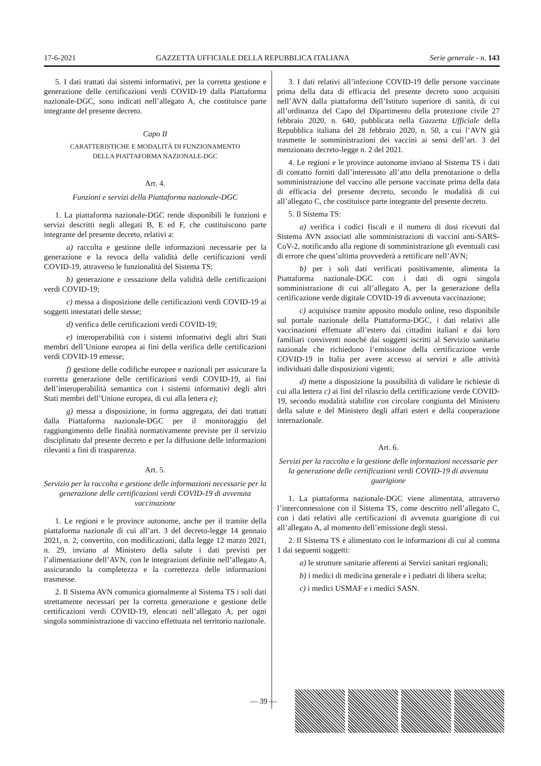17-6-2021 GAZZETTA UFFICIALE DELLA REPUBBLICA ITALIANA Serie generale - n. 143
5. I dati trattati dai sistemi informativi, per la corretta gestione e generazione delle certificazioni verdi COVID-19 dalla Piattaforma nazionale-DGC, sono indicati nell’allegato A, che costituisce parte integrante del presente decreto.
Capo II
CARATTERISTICHE E MODALITÀ DI FUNZIONAMENTO
DELLA PIATTAFORMA NAZIONALE-DGC
Art. 4.
Funzioni e servizi della Piattaforma nazionale-DGC
1. La piattaforma nazionale-DGC rende disponibili le funzioni e servizi descritti negli allegati B, E ed F, che costituiscono parte integrante del presente decreto, relativi a:
a) raccolta e gestione delle informazioni necessarie per la generazione e la revoca della validità delle certificazioni verdi COVID-19, attraverso le funzionalità del Sistema TS;
b) generazione e cessazione della validità delle certificazioni verdi COVID-19;
c) messa a disposizione delle certificazioni verdi COVID-19 ai soggetti intestatari delle stesse;
d) verifica delle certificazioni verdi COVID-19;
e) interoperabilità con i sistemi informativi degli altri Stati membri dell’Unione europea ai fini della verifica delle certificazioni verdi COVID-19 emesse;
f) gestione delle codifiche europee e nazionali per assicurare la corretta generazione delle certificazioni verdi COVID-19, ai fini dell’interoperabilità semantica con i sistemi informativi degli altri Stati membri dell’Unione europea, di cui alla lettera e);
g) messa a disposizione, in forma aggregata, dei dati trattati dalla Piattaforma nazionale-DGC per il monitoraggio del raggiungimento delle finalità normativamente previste per il servizio disciplinato dal presente decreto e per la diffusione delle informazioni rilevanti a fini di trasparenza.
Art. 5.
Servizio per la raccolta e gestione delle informazioni necessarie per la generazione delle certificazioni verdi COVID-19 di avvenuta vaccinazione
1. Le regioni e le province autonome, anche per il tramite della piattaforma nazionale di cui all’art. 3 del decreto-legge 14 gennaio 2021, n. 2, convertito, con modificazioni, dalla legge 12 marzo 2021, n. 29, inviano al Ministero della salute i dati previsti per l’alimentazione dell’AVN, con le integrazioni definite nell’allegato A, assicurando la completezza e la correttezza delle informazioni trasmesse.
2. Il Sistema AVN comunica giornalmente al Sistema TS i soli dati strettamente necessari per la corretta generazione e gestione delle certificazioni verdi COVID-19, elencati nell’allegato A, per ogni singola somministrazione di vaccino effettuata nel territorio nazionale.
3. I dati relativi all’infezione COVID-19 delle persone vaccinate prima della data di efficacia del presente decreto sono acquisiti nell’AVN dalla piattaforma dell’Istituto superiore di sanità, di cui all’ordinanza del Capo del Dipartimento della protezione civile 27 febbraio 2020, n. 640, pubblicata nella Gazzetta Ufficiale della Repubblica italiana del 28 febbraio 2020, n. 50, a cui l’AVN già trasmette le somministrazioni dei vaccini ai sensi dell’art. 3 del menzionato decreto-legge n. 2 del 2021.
4. Le regioni e le province autonome inviano al Sistema TS i dati di contatto forniti dall’interessato all’atto della prenotazione o della somministrazione del vaccino alle persone vaccinate prima della data di efficacia del presente decreto, secondo le modalità di cui all’allegato C, che costituisce parte integrante del presente decreto.
5. Il Sistema TS:
a) verifica i codici fiscali e il numero di dosi ricevuti dal Sistema AVN associati alle somministrazioni di vaccini anti-SARS-CoV-2, notificando alla regione di somministrazione gli eventuali casi di errore che quest’ultima provvederà a rettificare nell’AVN;
b) per i soli dati verificati positivamente, alimenta la Piattaforma nazionale-DGC con i dati di ogni singola somministrazione di cui all’allegato A, per la generazione della certificazione verde digitale COVID-19 di avvenuta vaccinazione;
c) acquisisce tramite apposito modulo online, reso disponibile sul portale nazionale della Piattaforma-DGC, i dati relativi alle vaccinazioni effettuate all’estero dai cittadini italiani e dai loro familiari conviventi nonché dai soggetti iscritti al Servizio sanitario nazionale che richiedono l’emissione della certificazione verde COVID-19 in Italia per avere accesso ai servizi e alle attività individuati dalle disposizioni vigenti;
d) mette a disposizione la possibilità di validare le richieste di cui alla lettera c) ai fini del rilascio della certificazione verde COVID-19, secondo modalità stabilite con circolare congiunta del Ministero della salute e del Ministero degli affari esteri e della cooperazione internazionale.
Art. 6.
Servizi per la raccolta e la gestione delle informazioni necessarie per la generazione delle certificazioni verdi COVID-19 di avvenuta guarigione
1. La piattaforma nazionale-DGC viene alimentata, attraverso l’interconnessione con il Sistema TS, come descritto nell’allegato C, con i dati relativi alle certificazioni di avvenuta guarigione di cui all’allegato A, al momento dell’emissione degli stessi.
2. Il Sistema TS è alimentato con le informazioni di cui al comma 1 dai seguenti soggetti:
a) le strutture sanitarie afferenti ai Servizi sanitari regionali;
b) i medici di medicina generale e i pediatri di libera scelta;
c) i medici USMAF e i medici SASN.
— 39 —